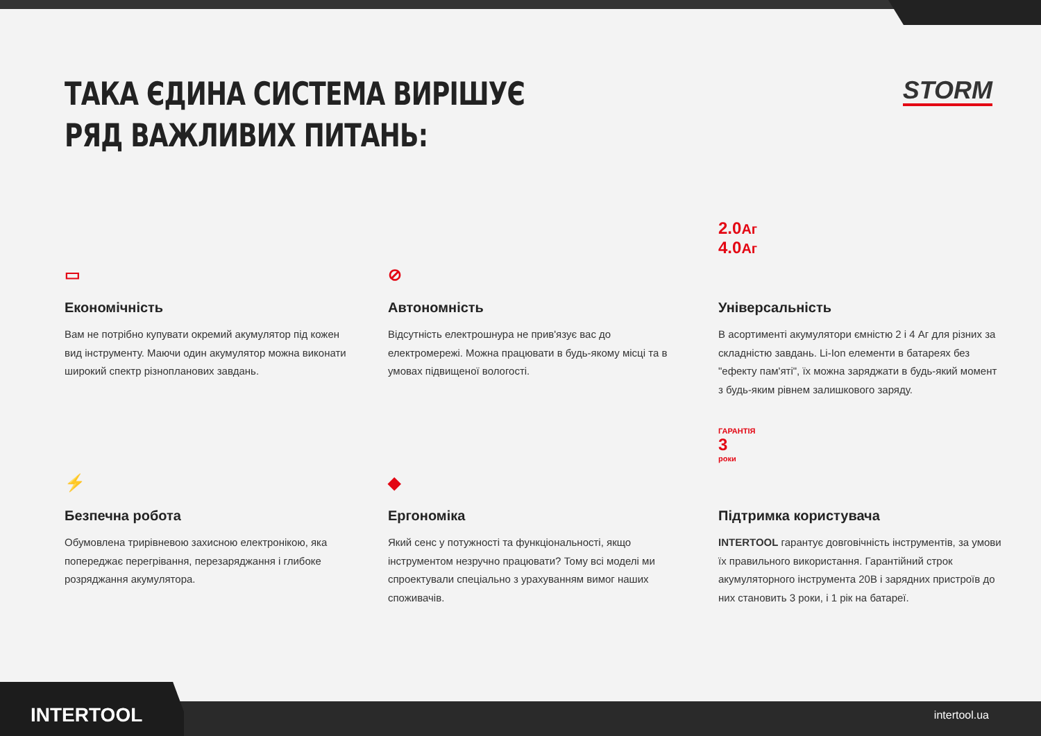ТАКА ЄДИНА СИСТЕМА ВИРІШУЄ
РЯД ВАЖЛИВИХ ПИТАНЬ:
STORM
▭
Економічність
Вам не потрібно купувати окремий акумулятор під кожен вид інструменту. Маючи один акумулятор можна виконати широкий спектр різнопланових завдань.
⊘
Автономність
Відсутність електрошнура не прив'язує вас до електромережі. Можна працювати в будь-якому місці та в умовах підвищеної вологості.
2.0Аг
4.0Аг
Універсальність
В асортименті акумулятори ємністю 2 і 4 Аг для різних за складністю завдань. Li-Ion елементи в батареях без "ефекту пам'яті", їх можна заряджати в будь-який момент з будь-яким рівнем залишкового заряду.
⚡
Безпечна робота
Обумовлена трирівневою захисною електронікою, яка попереджає перегрівання, перезаряджання і глибоке розряджання акумулятора.
◆
Ергономіка
Який сенс у потужності та функціональності, якщо інструментом незручно працювати? Тому всі моделі ми спроектували спеціально з урахуванням вимог наших споживачів.
ГАРАНТІЯ
3
роки
Підтримка користувача
INTERTOOL гарантує довговічність інструментів, за умови їх правильного використання. Гарантійний строк акумуляторного інструмента 20В і зарядних пристроїв до них становить 3 роки, і 1 рік на батареї.
INTERTOOL intertool.ua